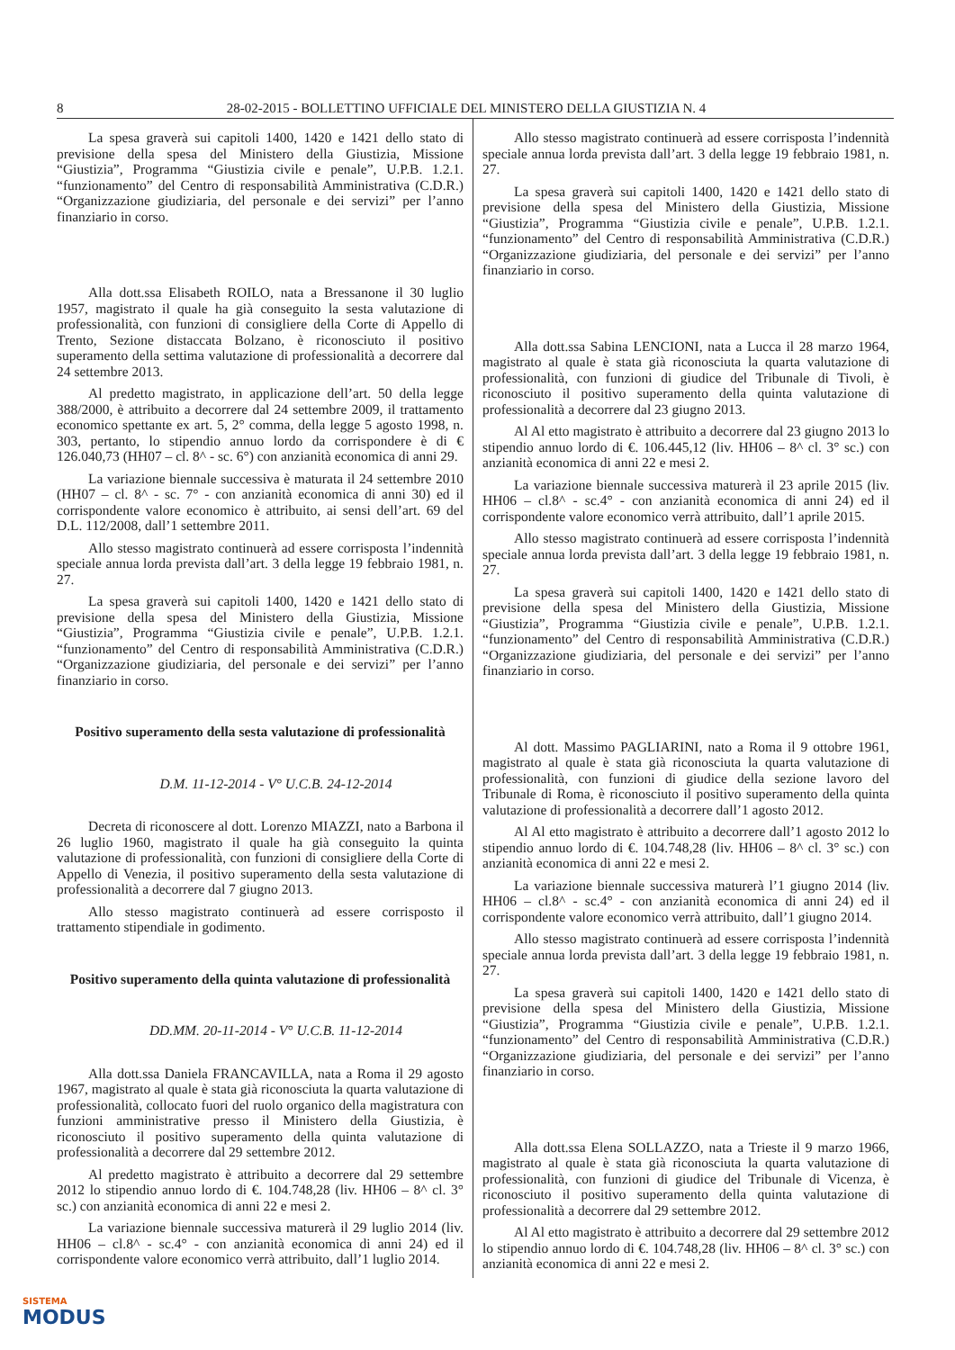8 28-02-2015 - BOLLETTINO UFFICIALE DEL MINISTERO DELLA GIUSTIZIA N. 4
La spesa graverà sui capitoli 1400, 1420 e 1421 dello stato di previsione della spesa del Ministero della Giustizia, Missione “Giustizia”, Programma “Giustizia civile e penale”, U.P.B. 1.2.1. “funzionamento” del Centro di responsabilità Amministrativa (C.D.R.) “Organizzazione giudiziaria, del personale e dei servizi” per l’anno finanziario in corso.
Alla dott.ssa Elisabeth ROILO, nata a Bressanone il 30 luglio 1957, magistrato il quale ha già conseguito la sesta valutazione di professionalità, con funzioni di consigliere della Corte di Appello di Trento, Sezione distaccata Bolzano, è riconosciuto il positivo superamento della settima valutazione di professionalità a decorrere dal 24 settembre 2013.
Al predetto magistrato, in applicazione dell’art. 50 della legge 388/2000, è attribuito a decorrere dal 24 settembre 2009, il trattamento economico spettante ex art. 5, 2° comma, della legge 5 agosto 1998, n. 303, pertanto, lo stipendio annuo lordo da corrispondere è di € 126.040,73 (HH07 – cl. 8^ - sc. 6°) con anzianità economica di anni 29.
La variazione biennale successiva è maturata il 24 settembre 2010 (HH07 – cl. 8^ - sc. 7° - con anzianità economica di anni 30) ed il corrispondente valore economico è attribuito, ai sensi dell’art. 69 del D.L. 112/2008, dall’1 settembre 2011.
Allo stesso magistrato continuerà ad essere corrisposta l’indennità speciale annua lorda prevista dall’art. 3 della legge 19 febbraio 1981, n. 27.
La spesa graverà sui capitoli 1400, 1420 e 1421 dello stato di previsione della spesa del Ministero della Giustizia, Missione “Giustizia”, Programma “Giustizia civile e penale”, U.P.B. 1.2.1. “funzionamento” del Centro di responsabilità Amministrativa (C.D.R.) “Organizzazione giudiziaria, del personale e dei servizi” per l’anno finanziario in corso.
Positivo superamento della sesta valutazione di professionalità
D.M. 11-12-2014 - V° U.C.B. 24-12-2014
Decreta di riconoscere al dott. Lorenzo MIAZZI, nato a Barbona il 26 luglio 1960, magistrato il quale ha già conseguito la quinta valutazione di professionalità, con funzioni di consigliere della Corte di Appello di Venezia, il positivo superamento della sesta valutazione di professionalità a decorrere dal 7 giugno 2013.
Allo stesso magistrato continuerà ad essere corrisposto il trattamento stipendiale in godimento.
Positivo superamento della quinta valutazione di professionalità
DD.MM. 20-11-2014 - V° U.C.B. 11-12-2014
Alla dott.ssa Daniela FRANCAVILLA, nata a Roma il 29 agosto 1967, magistrato al quale è stata già riconosciuta la quarta valutazione di professionalità, collocato fuori del ruolo organico della magistratura con funzioni amministrative presso il Ministero della Giustizia, è riconosciuto il positivo superamento della quinta valutazione di professionalità a decorrere dal 29 settembre 2012.
Al predetto magistrato è attribuito a decorrere dal 29 settembre 2012 lo stipendio annuo lordo di €. 104.748,28 (liv. HH06 – 8^ cl. 3° sc.) con anzianità economica di anni 22 e mesi 2.
La variazione biennale successiva maturerà il 29 luglio 2014 (liv. HH06 – cl.8^ - sc.4° - con anzianità economica di anni 24) ed il corrispondente valore economico verrà attribuito, dall’1 luglio 2014.
Allo stesso magistrato continuerà ad essere corrisposta l’indennità speciale annua lorda prevista dall’art. 3 della legge 19 febbraio 1981, n. 27.
La spesa graverà sui capitoli 1400, 1420 e 1421 dello stato di previsione della spesa del Ministero della Giustizia, Missione “Giustizia”, Programma “Giustizia civile e penale”, U.P.B. 1.2.1. “funzionamento” del Centro di responsabilità Amministrativa (C.D.R.) “Organizzazione giudiziaria, del personale e dei servizi” per l’anno finanziario in corso.
Alla dott.ssa Sabina LENCIONI, nata a Lucca il 28 marzo 1964, magistrato al quale è stata già riconosciuta la quarta valutazione di professionalità, con funzioni di giudice del Tribunale di Tivoli, è riconosciuto il positivo superamento della quinta valutazione di professionalità a decorrere dal 23 giugno 2013.
Al Al etto magistrato è attribuito a decorrere dal 23 giugno 2013 lo stipendio annuo lordo di €. 106.445,12 (liv. HH06 – 8^ cl. 3° sc.) con anzianità economica di anni 22 e mesi 2.
La variazione biennale successiva maturerà il 23 aprile 2015 (liv. HH06 – cl.8^ - sc.4° - con anzianità economica di anni 24) ed il corrispondente valore economico verrà attribuito, dall’1 aprile 2015.
Allo stesso magistrato continuerà ad essere corrisposta l’indennità speciale annua lorda prevista dall’art. 3 della legge 19 febbraio 1981, n. 27.
La spesa graverà sui capitoli 1400, 1420 e 1421 dello stato di previsione della spesa del Ministero della Giustizia, Missione “Giustizia”, Programma “Giustizia civile e penale”, U.P.B. 1.2.1. “funzionamento” del Centro di responsabilità Amministrativa (C.D.R.) “Organizzazione giudiziaria, del personale e dei servizi” per l’anno finanziario in corso.
Al dott. Massimo PAGLIARINI, nato a Roma il 9 ottobre 1961, magistrato al quale è stata già riconosciuta la quarta valutazione di professionalità, con funzioni di giudice della sezione lavoro del Tribunale di Roma, è riconosciuto il positivo superamento della quinta valutazione di professionalità a decorrere dall’1 agosto 2012.
Al Al etto magistrato è attribuito a decorrere dall’1 agosto 2012 lo stipendio annuo lordo di €. 104.748,28 (liv. HH06 – 8^ cl. 3° sc.) con anzianità economica di anni 22 e mesi 2.
La variazione biennale successiva maturerà l’1 giugno 2014 (liv. HH06 – cl.8^ - sc.4° - con anzianità economica di anni 24) ed il corrispondente valore economico verrà attribuito, dall’1 giugno 2014.
Allo stesso magistrato continuerà ad essere corrisposta l’indennità speciale annua lorda prevista dall’art. 3 della legge 19 febbraio 1981, n. 27.
La spesa graverà sui capitoli 1400, 1420 e 1421 dello stato di previsione della spesa del Ministero della Giustizia, Missione “Giustizia”, Programma “Giustizia civile e penale”, U.P.B. 1.2.1. “funzionamento” del Centro di responsabilità Amministrativa (C.D.R.) “Organizzazione giudiziaria, del personale e dei servizi” per l’anno finanziario in corso.
Alla dott.ssa Elena SOLLAZZO, nata a Trieste il 9 marzo 1966, magistrato al quale è stata già riconosciuta la quarta valutazione di professionalità, con funzioni di giudice del Tribunale di Vicenza, è riconosciuto il positivo superamento della quinta valutazione di professionalità a decorrere dal 29 settembre 2012.
Al Al etto magistrato è attribuito a decorrere dal 29 settembre 2012 lo stipendio annuo lordo di €. 104.748,28 (liv. HH06 – 8^ cl. 3° sc.) con anzianità economica di anni 22 e mesi 2.
SISTEMA
MODUS